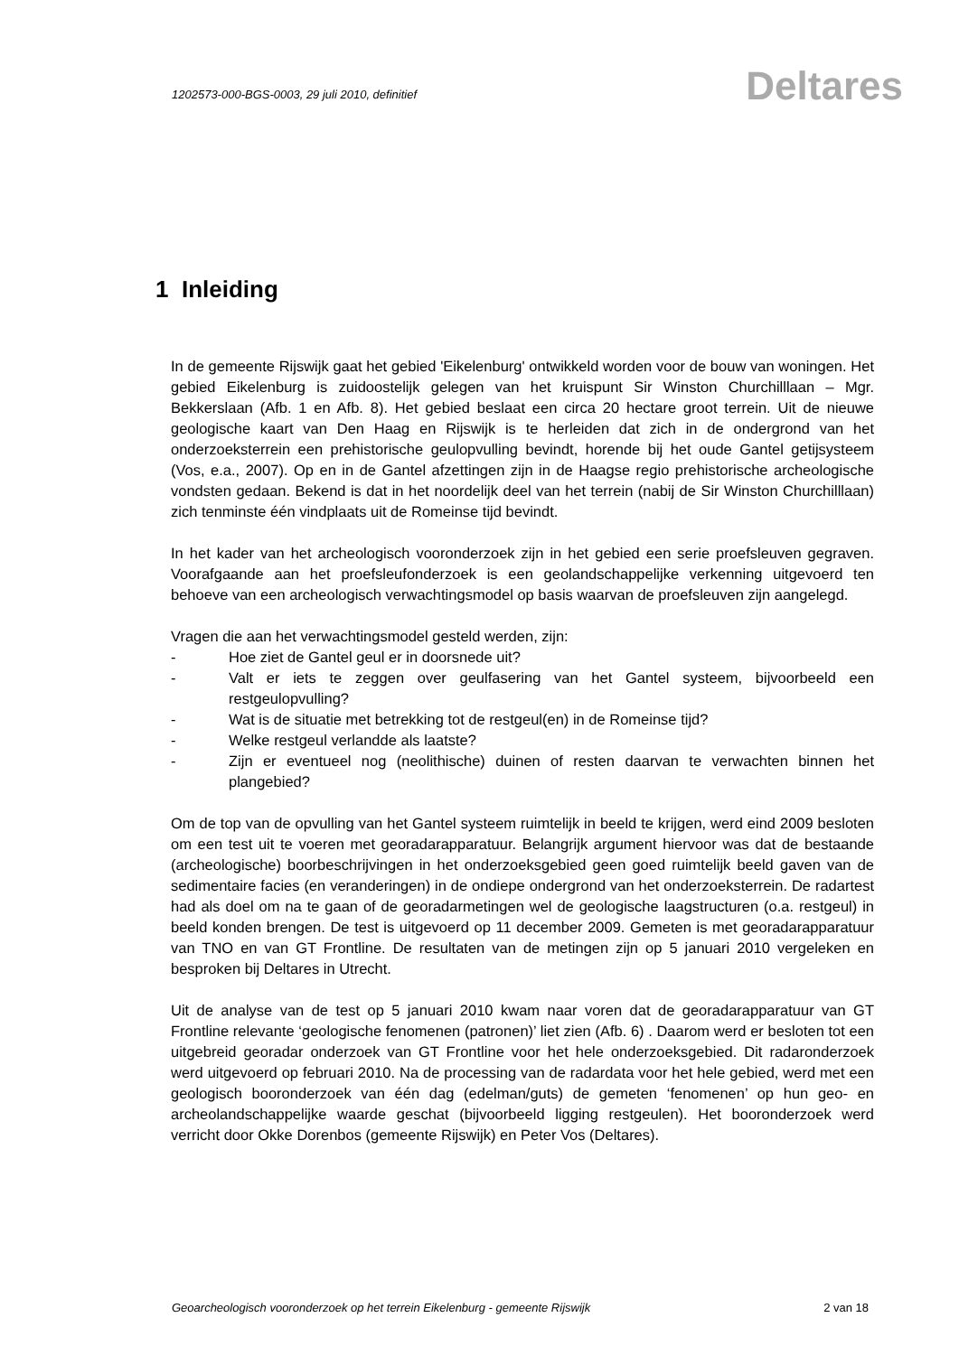1202573-000-BGS-0003, 29 juli 2010, definitief
Deltares
1 Inleiding
In de gemeente Rijswijk gaat het gebied 'Eikelenburg' ontwikkeld worden voor de bouw van woningen. Het gebied Eikelenburg is zuidoostelijk gelegen van het kruispunt Sir Winston Churchilllaan – Mgr. Bekkerslaan (Afb. 1 en Afb. 8). Het gebied beslaat een circa 20 hectare groot terrein. Uit de nieuwe geologische kaart van Den Haag en Rijswijk is te herleiden dat zich in de ondergrond van het onderzoeksterrein een prehistorische geulopvulling bevindt, horende bij het oude Gantel getijsysteem (Vos, e.a., 2007). Op en in de Gantel afzettingen zijn in de Haagse regio prehistorische archeologische vondsten gedaan. Bekend is dat in het noordelijk deel van het terrein (nabij de Sir Winston Churchilllaan) zich tenminste één vindplaats uit de Romeinse tijd bevindt.
In het kader van het archeologisch vooronderzoek zijn in het gebied een serie proefsleuven gegraven. Voorafgaande aan het proefsleufonderzoek is een geolandschappelijke verkenning uitgevoerd ten behoeve van een archeologisch verwachtingsmodel op basis waarvan de proefsleuven zijn aangelegd.
Vragen die aan het verwachtingsmodel gesteld werden, zijn:
- Hoe ziet de Gantel geul er in doorsnede uit?
- Valt er iets te zeggen over geulfasering van het Gantel systeem, bijvoorbeeld een restgeulopvulling?
- Wat is de situatie met betrekking tot de restgeul(en) in de Romeinse tijd?
- Welke restgeul verlandde als laatste?
- Zijn er eventueel nog (neolithische) duinen of resten daarvan te verwachten binnen het plangebied?
Om de top van de opvulling van het Gantel systeem ruimtelijk in beeld te krijgen, werd eind 2009 besloten om een test uit te voeren met georadarapparatuur. Belangrijk argument hiervoor was dat de bestaande (archeologische) boorbeschrijvingen in het onderzoeksgebied geen goed ruimtelijk beeld gaven van de sedimentaire facies (en veranderingen) in de ondiepe ondergrond van het onderzoeksterrein. De radartest had als doel om na te gaan of de georadarmetingen wel de geologische laagstructuren (o.a. restgeul) in beeld konden brengen. De test is uitgevoerd op 11 december 2009. Gemeten is met georadarapparatuur van TNO en van GT Frontline. De resultaten van de metingen zijn op 5 januari 2010 vergeleken en besproken bij Deltares in Utrecht.
Uit de analyse van de test op 5 januari 2010 kwam naar voren dat de georadarapparatuur van GT Frontline relevante ‘geologische fenomenen (patronen)’ liet zien (Afb. 6) . Daarom werd er besloten tot een uitgebreid georadar onderzoek van GT Frontline voor het hele onderzoeksgebied. Dit radaronderzoek werd uitgevoerd op februari 2010. Na de processing van de radardata voor het hele gebied, werd met een geologisch booronderzoek van één dag (edelman/guts) de gemeten ‘fenomenen’ op hun geo- en archeolandschappelijke waarde geschat (bijvoorbeeld ligging restgeulen). Het booronderzoek werd verricht door Okke Dorenbos (gemeente Rijswijk) en Peter Vos (Deltares).
Geoarcheologisch vooronderzoek op het terrein Eikelenburg - gemeente Rijswijk 2 van 18